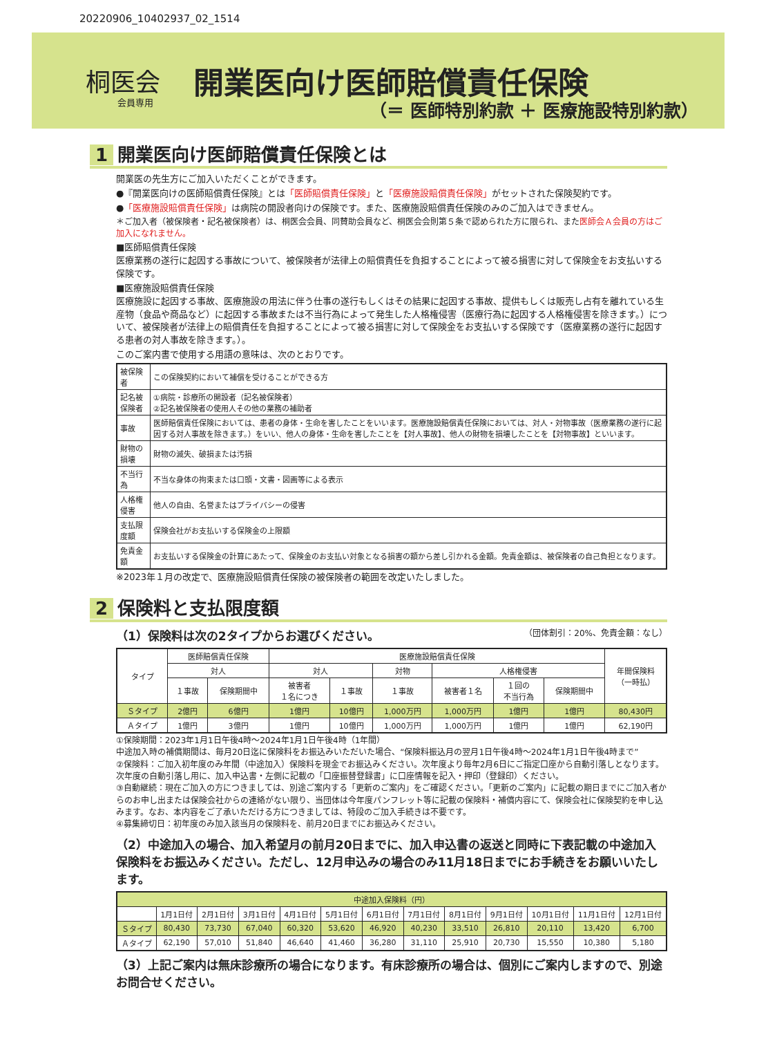20220906_10402937_02_1514
桐医会
会員専用
開業医向け医師賠償責任保険
（＝ 医師特別約款 ＋ 医療施設特別約款）
1 開業医向け医師賠償責任保険とは
開業医の先生方にご加入いただくことができます。
●『開業医向けの医師賠償責任保険』とは「医師賠償責任保険」と「医療施設賠償責任保険」がセットされた保険契約です。
●「医療施設賠償責任保険」は病院の開設者向けの保険です。また、医療施設賠償責任保険のみのご加入はできません。
＊ご加入者（被保険者・記名被保険者）は、桐医会会員、同賛助会員など、桐医会会則第５条で認められた方に限られ、また医師会Ａ会員の方はご加入になれません。
■医師賠償責任保険
医療業務の遂行に起因する事故について、被保険者が法律上の賠償責任を負担することによって被る損害に対して保険金をお支払いする保険です。
■医療施設賠償責任保険
医療施設に起因する事故、医療施設の用法に伴う仕事の遂行もしくはその結果に起因する事故、提供もしくは販売し占有を離れている生産物（食品や商品など）に起因する事故または不当行為によって発生した人格権侵害（医療行為に起因する人格権侵害を除きます。）について、被保険者が法律上の賠償責任を負担することによって被る損害に対して保険金をお支払いする保険です（医療業務の遂行に起因する患者の対人事故を除きます。）。
このご案内書で使用する用語の意味は、次のとおりです。
| 被保険者 | この保険契約において補償を受けることができる方 |
| 記名被保険者 | ①病院・診療所の開設者（記名被保険者） ②記名被保険者の使用人その他の業務の補助者 |
| 事故 | 医師賠償責任保険においては、患者の身体・生命を害したことをいいます。医療施設賠償責任保険においては、対人・対物事故（医療業務の遂行に起因する対人事故を除きます。）をいい、他人の身体・生命を害したことを【対人事故】、他人の財物を損壊したことを【対物事故】といいます。 |
| 財物の損壊 | 財物の滅失、破損または汚損 |
| 不当行為 | 不当な身体の拘束または口頭・文書・図画等による表示 |
| 人格権侵害 | 他人の自由、名誉またはプライバシーの侵害 |
| 支払限度額 | 保険会社がお支払いする保険金の上限額 |
| 免責金額 | お支払いする保険金の計算にあたって、保険金のお支払い対象となる損害の額から差し引かれる金額。免責金額は、被保険者の自己負担となります。 |
※2023年１月の改定で、医療施設賠償責任保険の被保険者の範囲を改定いたしました。
2 保険料と支払限度額
（1）保険料は次の2タイプからお選びください。 （団体割引：20%、免責金額：なし）
| タイプ | 医師賠償責任保険 | | 医療施設賠償責任保険 | | | | | | 年間保険料 （一時払） |
| | 対人 | | 対人 | | 対物 | 人格権侵害 | | | |
| | １事故 | 保険期間中 | 被害者 １名につき | １事故 | １事故 | 被害者１名 | １回の 不当行為 | 保険期間中 | |
| Ｓタイプ | 2億円 | 6億円 | 1億円 | 10億円 | 1,000万円 | 1,000万円 | 1億円 | 1億円 | 80,430円 |
| Ａタイプ | 1億円 | 3億円 | 1億円 | 10億円 | 1,000万円 | 1,000万円 | 1億円 | 1億円 | 62,190円 |
①保険期間：2023年1月1日午後4時～2024年1月1日午後4時（1年間）
中途加入時の補償期間は、毎月20日迄に保険料をお振込みいただいた場合、“保険料振込月の翌月1日午後4時～2024年1月1日午後4時まで”
②保険料：ご加入初年度のみ年間（中途加入）保険料を現金でお振込みください。次年度より毎年2月6日にご指定口座から自動引落しとなります。次年度の自動引落し用に、加入申込書・左側に記載の「口座振替登録書」に口座情報を記入・押印（登録印）ください。
③自動継続：現在ご加入の方につきましては、別途ご案内する「更新のご案内」をご確認ください。「更新のご案内」に記載の期日までにご加入者からのお申し出または保険会社からの連絡がない限り、当団体は今年度パンフレット等に記載の保険料・補償内容にて、保険会社に保険契約を申し込みます。なお、本内容をご了承いただける方につきましては、特段のご加入手続きは不要です。
④募集締切日：初年度のみ加入該当月の保険料を、前月20日までにお振込みください。
（2）中途加入の場合、加入希望月の前月20日までに、加入申込書の返送と同時に下表記載の中途加入保険料をお振込みください。ただし、12月申込みの場合のみ11月18日までにお手続きをお願いいたします。
| 中途加入保険料（円） | | | | | | | | | | | | |
| | 1月1日付 | 2月1日付 | 3月1日付 | 4月1日付 | 5月1日付 | 6月1日付 | 7月1日付 | 8月1日付 | 9月1日付 | 10月1日付 | 11月1日付 | 12月1日付 |
| Ｓタイプ | 80,430 | 73,730 | 67,040 | 60,320 | 53,620 | 46,920 | 40,230 | 33,510 | 26,810 | 20,110 | 13,420 | 6,700 |
| Ａタイプ | 62,190 | 57,010 | 51,840 | 46,640 | 41,460 | 36,280 | 31,110 | 25,910 | 20,730 | 15,550 | 10,380 | 5,180 |
（3）上記ご案内は無床診療所の場合になります。有床診療所の場合は、個別にご案内しますので、別途お問合せください。